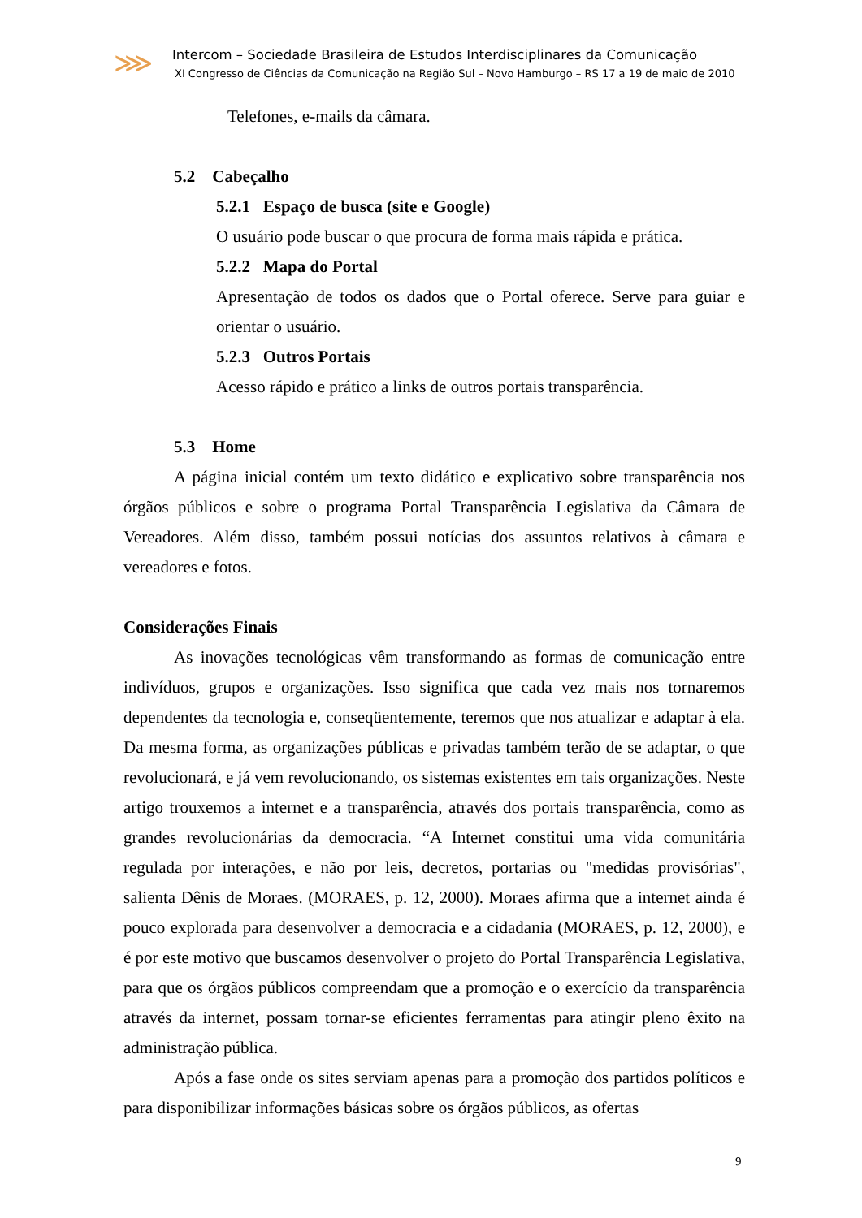⋙
Intercom – Sociedade Brasileira de Estudos Interdisciplinares da Comunicação
XI Congresso de Ciências da Comunicação na Região Sul – Novo Hamburgo – RS 17 a 19 de maio de 2010
Telefones, e-mails da câmara.
5.2 Cabeçalho
5.2.1 Espaço de busca (site e Google)
O usuário pode buscar o que procura de forma mais rápida e prática.
5.2.2 Mapa do Portal
Apresentação de todos os dados que o Portal oferece. Serve para guiar e orientar o usuário.
5.2.3 Outros Portais
Acesso rápido e prático a links de outros portais transparência.
5.3 Home
A página inicial contém um texto didático e explicativo sobre transparência nos órgãos públicos e sobre o programa Portal Transparência Legislativa da Câmara de Vereadores. Além disso, também possui notícias dos assuntos relativos à câmara e vereadores e fotos.
Considerações Finais
As inovações tecnológicas vêm transformando as formas de comunicação entre indivíduos, grupos e organizações. Isso significa que cada vez mais nos tornaremos dependentes da tecnologia e, conseqüentemente, teremos que nos atualizar e adaptar à ela. Da mesma forma, as organizações públicas e privadas também terão de se adaptar, o que revolucionará, e já vem revolucionando, os sistemas existentes em tais organizações. Neste artigo trouxemos a internet e a transparência, através dos portais transparência, como as grandes revolucionárias da democracia. “A Internet constitui uma vida comunitária regulada por interações, e não por leis, decretos, portarias ou "medidas provisórias", salienta Dênis de Moraes. (MORAES, p. 12, 2000). Moraes afirma que a internet ainda é pouco explorada para desenvolver a democracia e a cidadania (MORAES, p. 12, 2000), e é por este motivo que buscamos desenvolver o projeto do Portal Transparência Legislativa, para que os órgãos públicos compreendam que a promoção e o exercício da transparência através da internet, possam tornar-se eficientes ferramentas para atingir pleno êxito na administração pública.
Após a fase onde os sites serviam apenas para a promoção dos partidos políticos e para disponibilizar informações básicas sobre os órgãos públicos, as ofertas
9